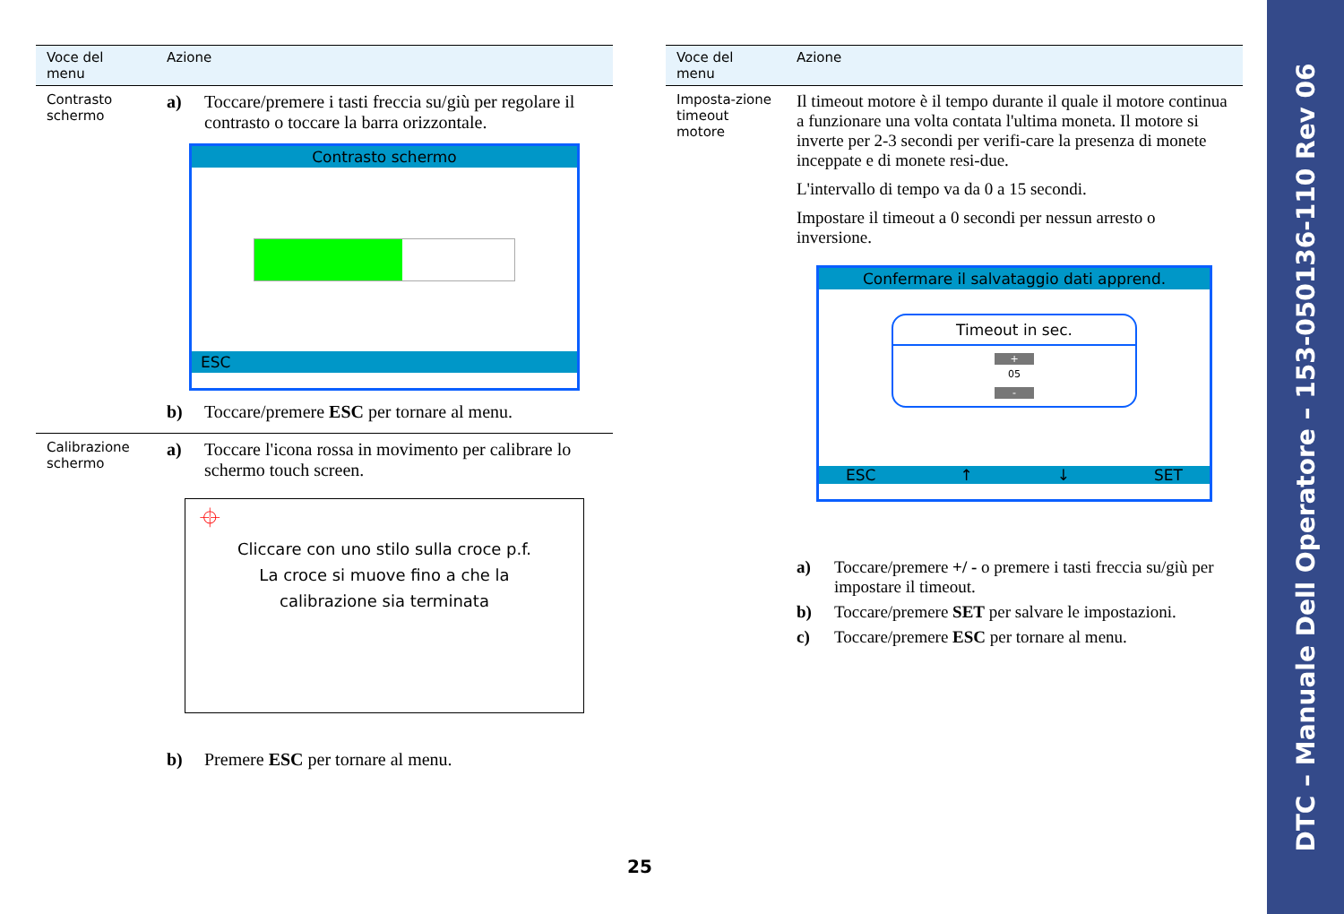| Voce del menu | Azione |
| --- | --- |
| Contrasto schermo | a) Toccare/premere i tasti freccia su/giù per regolare il contrasto o toccare la barra orizzontale. Contrasto schermo ESC b) Toccare/premere ESC per tornare al menu. |
| Calibrazione schermo | a) Toccare l'icona rossa in movimento per calibrare lo schermo touch screen. ⌖ Cliccare con uno stilo sulla croce p.f. La croce si muove fino a che la calibrazione sia terminata b) Premere ESC per tornare al menu. |
| Voce del menu | Azione |
| --- | --- |
| Imposta-zione timeout motore | Il timeout motore è il tempo durante il quale il motore continua a funzionare una volta contata l'ultima moneta. Il motore si inverte per 2-3 secondi per verifi-care la presenza di monete inceppate e di monete resi-due. L'intervallo di tempo va da 0 a 15 secondi. Impostare il timeout a 0 secondi per nessun arresto o inversione. Confermare il salvataggio dati apprend. Timeout in sec. + 05 - ESC ↑ ↓ SET a) Toccare/premere +/ - o premere i tasti freccia su/giù per impostare il timeout. b) Toccare/premere SET per salvare le impostazioni. c) Toccare/premere ESC per tornare al menu. |
25
DTC – Manuale Dell Operatore – 153-050136-110 Rev 06